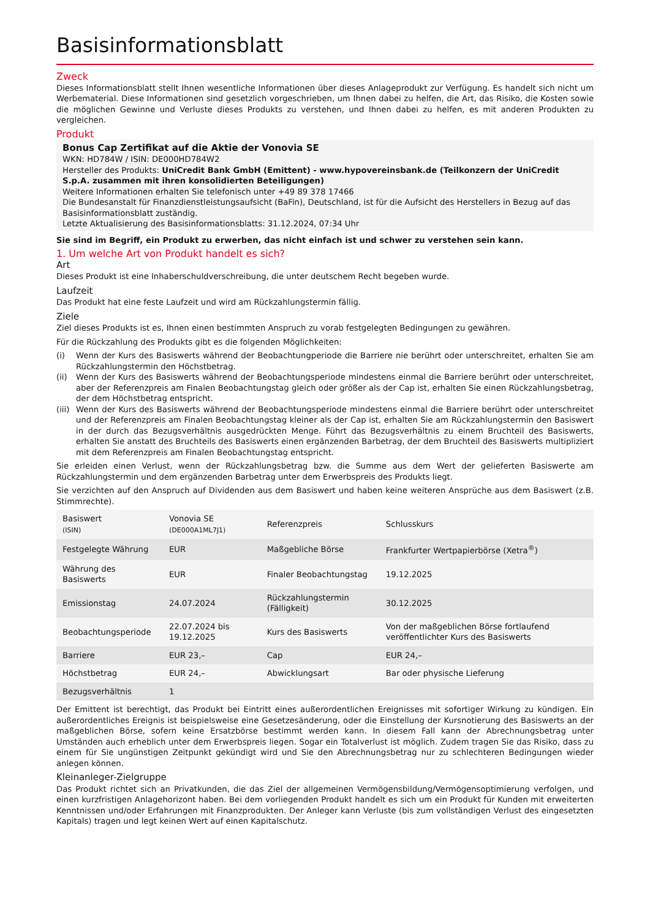Basisinformationsblatt
Zweck
Dieses Informationsblatt stellt Ihnen wesentliche Informationen über dieses Anlageprodukt zur Verfügung. Es handelt sich nicht um Werbematerial. Diese Informationen sind gesetzlich vorgeschrieben, um Ihnen dabei zu helfen, die Art, das Risiko, die Kosten sowie die möglichen Gewinne und Verluste dieses Produkts zu verstehen, und Ihnen dabei zu helfen, es mit anderen Produkten zu vergleichen.
Produkt
Bonus Cap Zertifikat auf die Aktie der Vonovia SE
WKN: HD784W / ISIN: DE000HD784W2
Hersteller des Produkts: UniCredit Bank GmbH (Emittent) - www.hypovereinsbank.de (Teilkonzern der UniCredit S.p.A. zusammen mit ihren konsolidierten Beteiligungen)
Weitere Informationen erhalten Sie telefonisch unter +49 89 378 17466
Die Bundesanstalt für Finanzdienstleistungsaufsicht (BaFin), Deutschland, ist für die Aufsicht des Herstellers in Bezug auf das Basisinformationsblatt zuständig.
Letzte Aktualisierung des Basisinformationsblatts: 31.12.2024, 07:34 Uhr
Sie sind im Begriff, ein Produkt zu erwerben, das nicht einfach ist und schwer zu verstehen sein kann.
1. Um welche Art von Produkt handelt es sich?
Art
Dieses Produkt ist eine Inhaberschuldverschreibung, die unter deutschem Recht begeben wurde.
Laufzeit
Das Produkt hat eine feste Laufzeit und wird am Rückzahlungstermin fällig.
Ziele
Ziel dieses Produkts ist es, Ihnen einen bestimmten Anspruch zu vorab festgelegten Bedingungen zu gewähren.
Für die Rückzahlung des Produkts gibt es die folgenden Möglichkeiten:
(i) Wenn der Kurs des Basiswerts während der Beobachtungperiode die Barriere nie berührt oder unterschreitet, erhalten Sie am Rückzahlungstermin den Höchstbetrag.
(ii) Wenn der Kurs des Basiswerts während der Beobachtungsperiode mindestens einmal die Barriere berührt oder unterschreitet, aber der Referenzpreis am Finalen Beobachtungstag gleich oder größer als der Cap ist, erhalten Sie einen Rückzahlungsbetrag, der dem Höchstbetrag entspricht.
(iii) Wenn der Kurs des Basiswerts während der Beobachtungsperiode mindestens einmal die Barriere berührt oder unterschreitet und der Referenzpreis am Finalen Beobachtungstag kleiner als der Cap ist, erhalten Sie am Rückzahlungstermin den Basiswert in der durch das Bezugsverhältnis ausgedrückten Menge. Führt das Bezugsverhältnis zu einem Bruchteil des Basiswerts, erhalten Sie anstatt des Bruchteils des Basiswerts einen ergänzenden Barbetrag, der dem Bruchteil des Basiswerts multipliziert mit dem Referenzpreis am Finalen Beobachtungstag entspricht.
Sie erleiden einen Verlust, wenn der Rückzahlungsbetrag bzw. die Summe aus dem Wert der gelieferten Basiswerte am Rückzahlungstermin und dem ergänzenden Barbetrag unter dem Erwerbspreis des Produkts liegt.
Sie verzichten auf den Anspruch auf Dividenden aus dem Basiswert und haben keine weiteren Ansprüche aus dem Basiswert (z.B. Stimmrechte).
| Basiswert (ISIN) | Vonovia SE (DE000A1ML7J1) | Referenzpreis | Schlusskurs |
| Festgelegte Währung | EUR | Maßgebliche Börse | Frankfurter Wertpapierbörse (Xetra<sup>®</sup>) |
| Währung des Basiswerts | EUR | Finaler Beobachtungstag | 19.12.2025 |
| Emissionstag | 24.07.2024 | Rückzahlungstermin (Fälligkeit) | 30.12.2025 |
| Beobachtungsperiode | 22.07.2024 bis 19.12.2025 | Kurs des Basiswerts | Von der maßgeblichen Börse fortlaufend veröffentlichter Kurs des Basiswerts |
| Barriere | EUR 23,– | Cap | EUR 24,– |
| Höchstbetrag | EUR 24,– | Abwicklungsart | Bar oder physische Lieferung |
| Bezugsverhältnis | 1 | | |
Der Emittent ist berechtigt, das Produkt bei Eintritt eines außerordentlichen Ereignisses mit sofortiger Wirkung zu kündigen. Ein außerordentliches Ereignis ist beispielsweise eine Gesetzesänderung, oder die Einstellung der Kursnotierung des Basiswerts an der maßgeblichen Börse, sofern keine Ersatzbörse bestimmt werden kann. In diesem Fall kann der Abrechnungsbetrag unter Umständen auch erheblich unter dem Erwerbspreis liegen. Sogar ein Totalverlust ist möglich. Zudem tragen Sie das Risiko, dass zu einem für Sie ungünstigen Zeitpunkt gekündigt wird und Sie den Abrechnungsbetrag nur zu schlechteren Bedingungen wieder anlegen können.
Kleinanleger-Zielgruppe
Das Produkt richtet sich an Privatkunden, die das Ziel der allgemeinen Vermögensbildung/Vermögensoptimierung verfolgen, und einen kurzfristigen Anlagehorizont haben. Bei dem vorliegenden Produkt handelt es sich um ein Produkt für Kunden mit erweiterten Kenntnissen und/oder Erfahrungen mit Finanzprodukten. Der Anleger kann Verluste (bis zum vollständigen Verlust des eingesetzten Kapitals) tragen und legt keinen Wert auf einen Kapitalschutz.